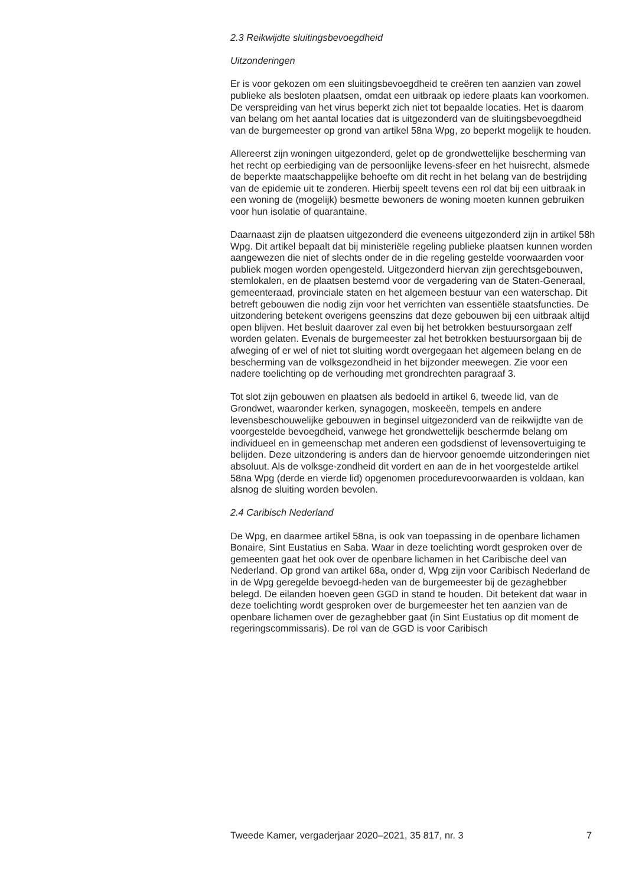2.3 Reikwijdte sluitingsbevoegdheid
Uitzonderingen
Er is voor gekozen om een sluitingsbevoegdheid te creëren ten aanzien van zowel publieke als besloten plaatsen, omdat een uitbraak op iedere plaats kan voorkomen. De verspreiding van het virus beperkt zich niet tot bepaalde locaties. Het is daarom van belang om het aantal locaties dat is uitgezonderd van de sluitingsbevoegdheid van de burgemeester op grond van artikel 58na Wpg, zo beperkt mogelijk te houden.
Allereerst zijn woningen uitgezonderd, gelet op de grondwettelijke bescherming van het recht op eerbiediging van de persoonlijke levens-sfeer en het huisrecht, alsmede de beperkte maatschappelijke behoefte om dit recht in het belang van de bestrijding van de epidemie uit te zonderen. Hierbij speelt tevens een rol dat bij een uitbraak in een woning de (mogelijk) besmette bewoners de woning moeten kunnen gebruiken voor hun isolatie of quarantaine.
Daarnaast zijn de plaatsen uitgezonderd die eveneens uitgezonderd zijn in artikel 58h Wpg. Dit artikel bepaalt dat bij ministeriële regeling publieke plaatsen kunnen worden aangewezen die niet of slechts onder de in die regeling gestelde voorwaarden voor publiek mogen worden opengesteld. Uitgezonderd hiervan zijn gerechtsgebouwen, stemlokalen, en de plaatsen bestemd voor de vergadering van de Staten-Generaal, gemeenteraad, provinciale staten en het algemeen bestuur van een waterschap. Dit betreft gebouwen die nodig zijn voor het verrichten van essentiële staatsfuncties. De uitzondering betekent overigens geenszins dat deze gebouwen bij een uitbraak altijd open blijven. Het besluit daarover zal even bij het betrokken bestuursorgaan zelf worden gelaten. Evenals de burgemeester zal het betrokken bestuursorgaan bij de afweging of er wel of niet tot sluiting wordt overgegaan het algemeen belang en de bescherming van de volksgezondheid in het bijzonder meewegen. Zie voor een nadere toelichting op de verhouding met grondrechten paragraaf 3.
Tot slot zijn gebouwen en plaatsen als bedoeld in artikel 6, tweede lid, van de Grondwet, waaronder kerken, synagogen, moskeeën, tempels en andere levensbeschouwelijke gebouwen in beginsel uitgezonderd van de reikwijdte van de voorgestelde bevoegdheid, vanwege het grondwettelijk beschermde belang om individueel en in gemeenschap met anderen een godsdienst of levensovertuiging te belijden. Deze uitzondering is anders dan de hiervoor genoemde uitzonderingen niet absoluut. Als de volksge-zondheid dit vordert en aan de in het voorgestelde artikel 58na Wpg (derde en vierde lid) opgenomen procedurevoorwaarden is voldaan, kan alsnog de sluiting worden bevolen.
2.4 Caribisch Nederland
De Wpg, en daarmee artikel 58na, is ook van toepassing in de openbare lichamen Bonaire, Sint Eustatius en Saba. Waar in deze toelichting wordt gesproken over de gemeenten gaat het ook over de openbare lichamen in het Caribische deel van Nederland. Op grond van artikel 68a, onder d, Wpg zijn voor Caribisch Nederland de in de Wpg geregelde bevoegd-heden van de burgemeester bij de gezaghebber belegd. De eilanden hoeven geen GGD in stand te houden. Dit betekent dat waar in deze toelichting wordt gesproken over de burgemeester het ten aanzien van de openbare lichamen over de gezaghebber gaat (in Sint Eustatius op dit moment de regeringscommissaris). De rol van de GGD is voor Caribisch
Tweede Kamer, vergaderjaar 2020–2021, 35 817, nr. 3 7